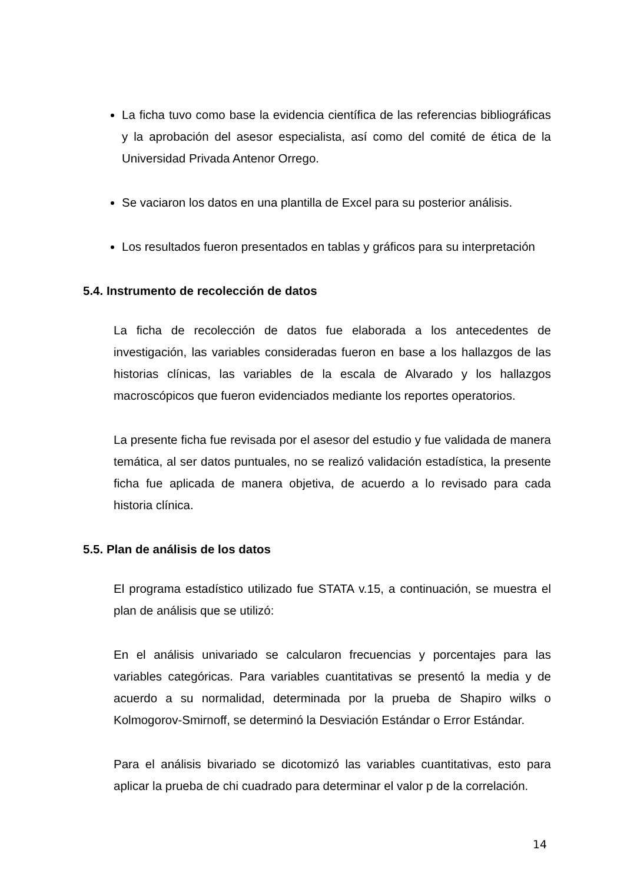La ficha tuvo como base la evidencia científica de las referencias bibliográficas y la aprobación del asesor especialista, así como del comité de ética de la Universidad Privada Antenor Orrego.
Se vaciaron los datos en una plantilla de Excel para su posterior análisis.
Los resultados fueron presentados en tablas y gráficos para su interpretación
5.4. Instrumento de recolección de datos
La ficha de recolección de datos fue elaborada a los antecedentes de investigación, las variables consideradas fueron en base a los hallazgos de las historias clínicas, las variables de la escala de Alvarado y los hallazgos macroscópicos que fueron evidenciados mediante los reportes operatorios.
La presente ficha fue revisada por el asesor del estudio y fue validada de manera temática, al ser datos puntuales, no se realizó validación estadística, la presente ficha fue aplicada de manera objetiva, de acuerdo a lo revisado para cada historia clínica.
5.5. Plan de análisis de los datos
El programa estadístico utilizado fue STATA v.15, a continuación, se muestra el plan de análisis que se utilizó:
En el análisis univariado se calcularon frecuencias y porcentajes para las variables categóricas. Para variables cuantitativas se presentó la media y de acuerdo a su normalidad, determinada por la prueba de Shapiro wilks o Kolmogorov-Smirnoff, se determinó la Desviación Estándar o Error Estándar.
Para el análisis bivariado se dicotomizó las variables cuantitativas, esto para aplicar la prueba de chi cuadrado para determinar el valor p de la correlación.
14